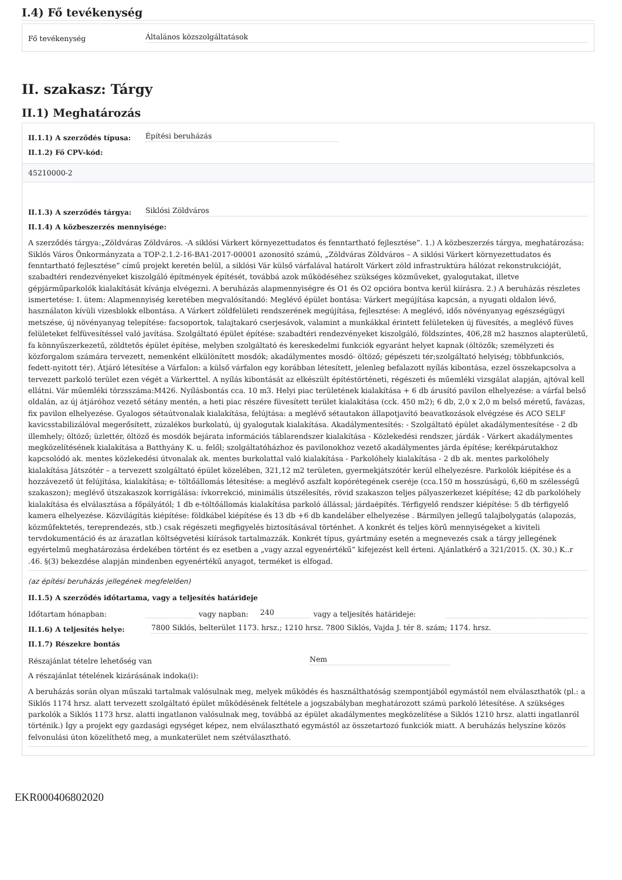I.4) Fő tevékenység
Fő tevékenység Általános közszolgáltatások
II. szakasz: Tárgy
II.1) Meghatározás
II.1.1) A szerződés típusa: Építési beruházás
II.1.2) Fő CPV-kód:
45210000-2
II.1.3) A szerződés tárgya: Siklósi Zöldváros
II.1.4) A közbeszerzés mennyisége:
A szerződés tárgya:„Zöldváras Zöldváros. -A siklósi Várkert környezettudatos és fenntartható fejlesztése”. 1.) A közbeszerzés tárgya, meghatározása: Siklós Város Önkormányzata a TOP-2.1.2-16-BA1-2017-00001 azonosító számú, „Zöldváras Zöldváros – A siklósi Várkert környezettudatos és fenntartható fejlesztése” című projekt keretén belül, a siklósi Vár külső várfalával határolt Várkert zöld infrastruktúra hálózat rekonstrukcióját, szabadtéri rendezvényeket kiszolgáló építmények építését, továbbá azok működéséhez szükséges közműveket, gyalogutakat, illetve gépjárműparkolók kialakítását kívánja elvégezni. A beruházás alapmennyiségre és O1 és O2 opcióra bontva kerül kiírásra. 2.) A beruházás részletes ismertetése: I. ütem: Alapmennyiség keretében megvalósítandó: Meglévő épület bontása: Várkert megújítása kapcsán, a nyugati oldalon lévő, használaton kívüli vizesblokk elbontása. A Várkert zöldfelületi rendszerének megújítása, fejlesztése: A meglévő, idős növényanyag egészségügyi metszése, új növényanyag telepítése: facsoportok, talajtakaró cserjesávok, valamint a munkákkal érintett felületeken új füvesítés, a meglévő füves felületeket felfüvesítéssel való javítása. Szolgáltató épület építése: szabadtéri rendezvényeket kiszolgáló, földszintes, 406,28 m2 hasznos alapterületű, fa könnyűszerkezetű, zöldtetős épület építése, melyben szolgáltató és kereskedelmi funkciók egyaránt helyet kapnak (öltözők; személyzeti és közforgalom számára tervezett, nemenként elkülönített mosdók; akadálymentes mosdó- öltöző; gépészeti tér;szolgáltató helyiség; többfunkciós, fedett-nyitott tér). Átjáró létesítése a Várfalon: a külső várfalon egy korábban létesített, jelenleg befalazott nyílás kibontása, ezzel összekapcsolva a tervezett parkoló terület ezen végét a Várkerttel. A nyílás kibontását az elkészült építéstörténeti, régészeti és műemléki vizsgálat alapján, ajtóval kell ellátni. Vár műemléki törzsszáma:M426. Nyílásbontás cca. 10 m3. Helyi piac területének kialakítása + 6 db árusító pavilon elhelyezése: a várfal belső oldalán, az új átjáróhoz vezető sétány mentén, a heti piac részére füvesített terület kialakítása (cck. 450 m2); 6 db, 2,0 x 2,0 m belső méretű, favázas, fix pavilon elhelyezése. Gyalogos sétaútvonalak kialakítása, felújtása: a meglévő sétautakon állapotjavító beavatkozások elvégzése és ACO SELF kavicsstabilizálóval megerősített, zúzalékos burkolatú, új gyalogutak kialakítása. Akadálymentesítés: - Szolgáltató épület akadálymentesítése - 2 db illemhely; öltöző; üzlettér, öltöző és mosdók bejárata információs táblarendszer kialakítása - Közlekedési rendszer, járdák - Várkert akadálymentes megközelítésének kialakítása a Batthyány K. u. felől; szolgáltatóházhoz és pavilonokhoz vezető akadálymentes járda építése; kerékpárutakhoz kapcsolódó ak. mentes közlekedési útvonalak ak. mentes burkolattal való kialakítása - Parkolóhely kialakítása - 2 db ak. mentes parkolóhely kialakítása Játszótér – a tervezett szolgáltató épület közelében, 321,12 m2 területen, gyermekjátszótér kerül elhelyezésre. Parkolók kiépítése és a hozzávezető út felújítása, kialakítása; e- töltőállomás létesítése: a meglévő aszfalt kopórétegének cseréje (cca.150 m hosszúságú, 6,60 m szélességű szakaszon); meglévő útszakaszok korrigálása: ívkorrekció, minimális útszélesítés, rövid szakaszon teljes pályaszerkezet kiépítése; 42 db parkolóhely kialakítása és elválasztása a főpályától; 1 db e-töltőállomás kialakítása parkoló állással; járdaépítés. Térfigyelő rendszer kiépítése: 5 db térfigyelő kamera elhelyezése. Közvilágítás kiépítése: földkábel kiépítése és 13 db +6 db kandeláber elhelyezése . Bármilyen jellegű talajbolygatás (alapozás, közműfektetés, tereprendezés, stb.) csak régészeti megfigyelés biztosításával történhet. A konkrét és teljes körű mennyiségeket a kiviteli tervdokumentáció és az árazatlan költségvetési kiírások tartalmazzák. Konkrét típus, gyártmány esetén a megnevezés csak a tárgy jellegének egyértelmű meghatározása érdekében történt és ez esetben a „vagy azzal egyenértékű” kifejezést kell érteni. Ajánlatkérő a 321/2015. (X. 30.) K..r .46. §(3) bekezdése alapján mindenben egyenértékű anyagot, terméket is elfogad.
(az építési beruházás jellegének megfelelően)
II.1.5) A szerződés időtartama, vagy a teljesítés határideje
Időtartam hónapban: vagy napban: 240 vagy a teljesítés határideje:
II.1.6) A teljesítés helye: 7800 Siklós, belterület 1173. hrsz.; 1210 hrsz. 7800 Siklós, Vajda J. tér 8. szám; 1174. hrsz.
II.1.7) Részekre bontás
Részajánlat tételre lehetőség van Nem
A részajánlat tételének kizárásának indoka(i):
A beruházás során olyan műszaki tartalmak valósulnak meg, melyek működés és használthatóság szempontjából egymástól nem elválaszthatók (pl.: a Siklós 1174 hrsz. alatt tervezett szolgáltató épület működésének feltétele a jogszabályban meghatározott számú parkoló létesítése. A szükséges parkolók a Siklós 1173 hrsz. alatti ingatlanon valósulnak meg, továbbá az épület akadálymentes megközelítése a Siklós 1210 hrsz. alatti ingatlanról történik.) Így a projekt egy gazdasági egységet képez, nem elválasztható egymástól az összetartozó funkciók miatt. A beruházás helyszíne közös felvonulási úton közelíthető meg, a munkaterület nem szétválasztható.
EKR000406802020